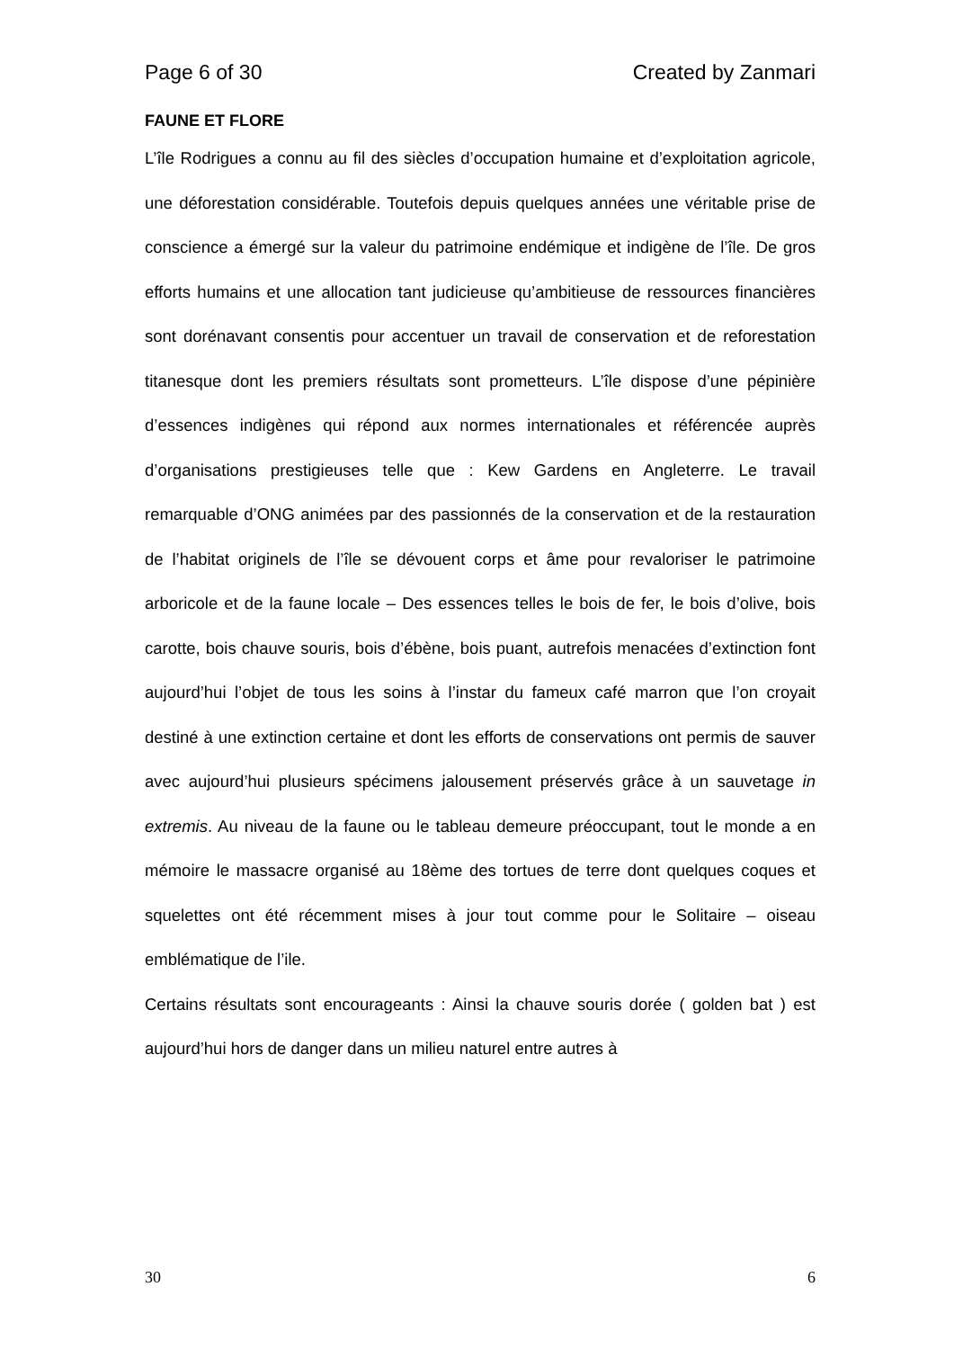Page 6 of 30 Created by Zanmari
FAUNE ET FLORE
L’île Rodrigues a connu au fil des siècles d’occupation humaine et d’exploitation agricole, une déforestation considérable. Toutefois depuis quelques années une véritable prise de conscience a émergé sur la valeur du patrimoine endémique et indigène de l’île. De gros efforts humains et une allocation tant judicieuse qu’ambitieuse de ressources financières sont dorénavant consentis pour accentuer un travail de conservation et de reforestation titanesque dont les premiers résultats sont prometteurs. L’île dispose d’une pépinière d’essences indigènes qui répond aux normes internationales et référencée auprès d’organisations prestigieuses telle que : Kew Gardens en Angleterre. Le travail remarquable d’ONG animées par des passionnés de la conservation et de la restauration de l’habitat originels de l’île se dévouent corps et âme pour revaloriser le patrimoine arboricole et de la faune locale – Des essences telles le bois de fer, le bois d’olive, bois carotte, bois chauve souris, bois d’ébène, bois puant, autrefois menacées d’extinction font aujourd’hui l’objet de tous les soins à l’instar du fameux café marron que l’on croyait destiné à une extinction certaine et dont les efforts de conservations ont permis de sauver avec aujourd’hui plusieurs spécimens jalousement préservés grâce à un sauvetage in extremis. Au niveau de la faune ou le tableau demeure préoccupant, tout le monde a en mémoire le massacre organisé au 18ème des tortues de terre dont quelques coques et squelettes ont été récemment mises à jour tout comme pour le Solitaire – oiseau emblématique de l’ile.
Certains résultats sont encourageants : Ainsi la chauve souris dorée ( golden bat ) est aujourd’hui hors de danger dans un milieu naturel entre autres à
30 6